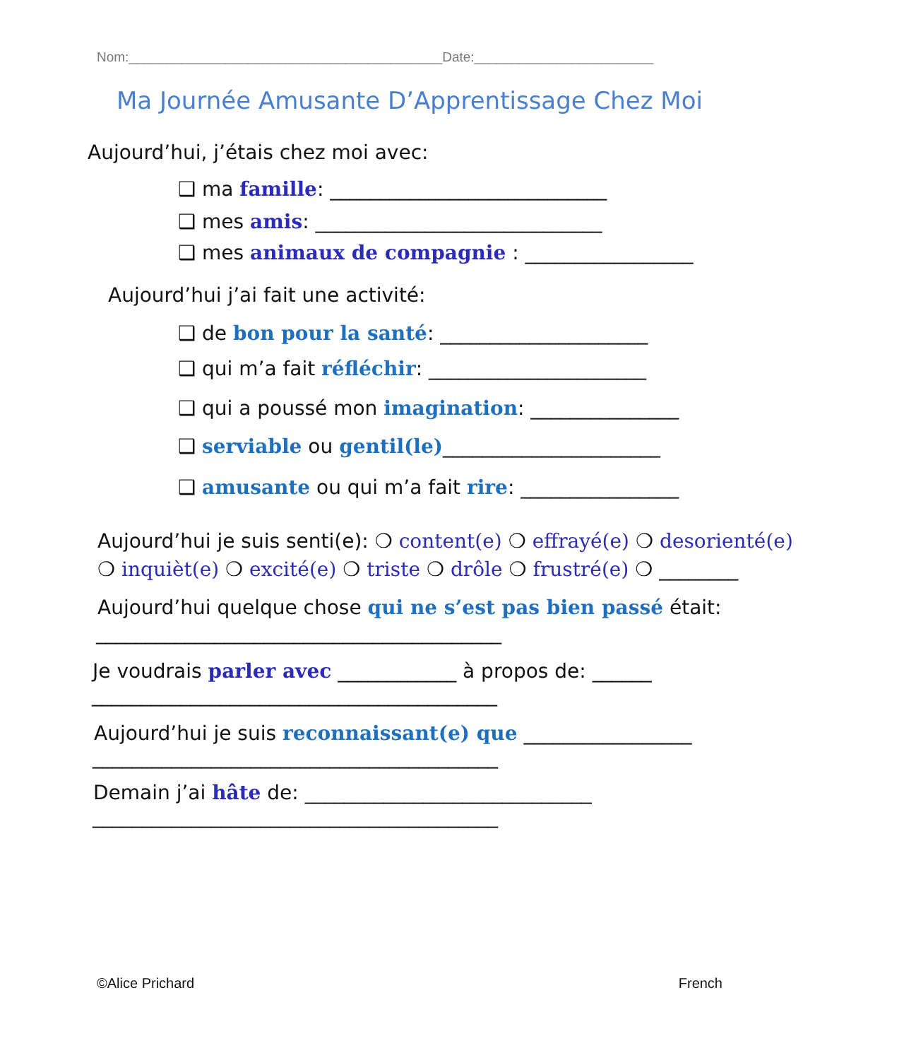Nom:__________________________________________Date:________________________
Ma Journée Amusante D’Apprentissage Chez Moi
Aujourd’hui, j’étais chez moi avec:
❑ ma famille: ____________________________
❑ mes amis: _____________________________
❑ mes animaux de compagnie : _________________
Aujourd’hui j’ai fait une activité:
❑ de bon pour la santé: _____________________
❑ qui m’a fait réfléchir: ______________________
❑ qui a poussé mon imagination: _______________
❑ serviable ou gentil(le)______________________
❑ amusante ou qui m’a fait rire: ________________
Aujourd’hui je suis senti(e): ❍ content(e) ❍ effrayé(e) ❍ desorienté(e)
❍ inquièt(e) ❍ excité(e) ❍ triste ❍ drôle ❍ frustré(e) ❍ ________
Aujourd’hui quelque chose qui ne s’est pas bien passé était:
_________________________________________
Je voudrais parler avec ____________ à propos de: ______
_________________________________________
Aujourd’hui je suis reconnaissant(e) que _________________
_________________________________________
Demain j’ai hâte de: _____________________________
_________________________________________
©Alice Prichard French